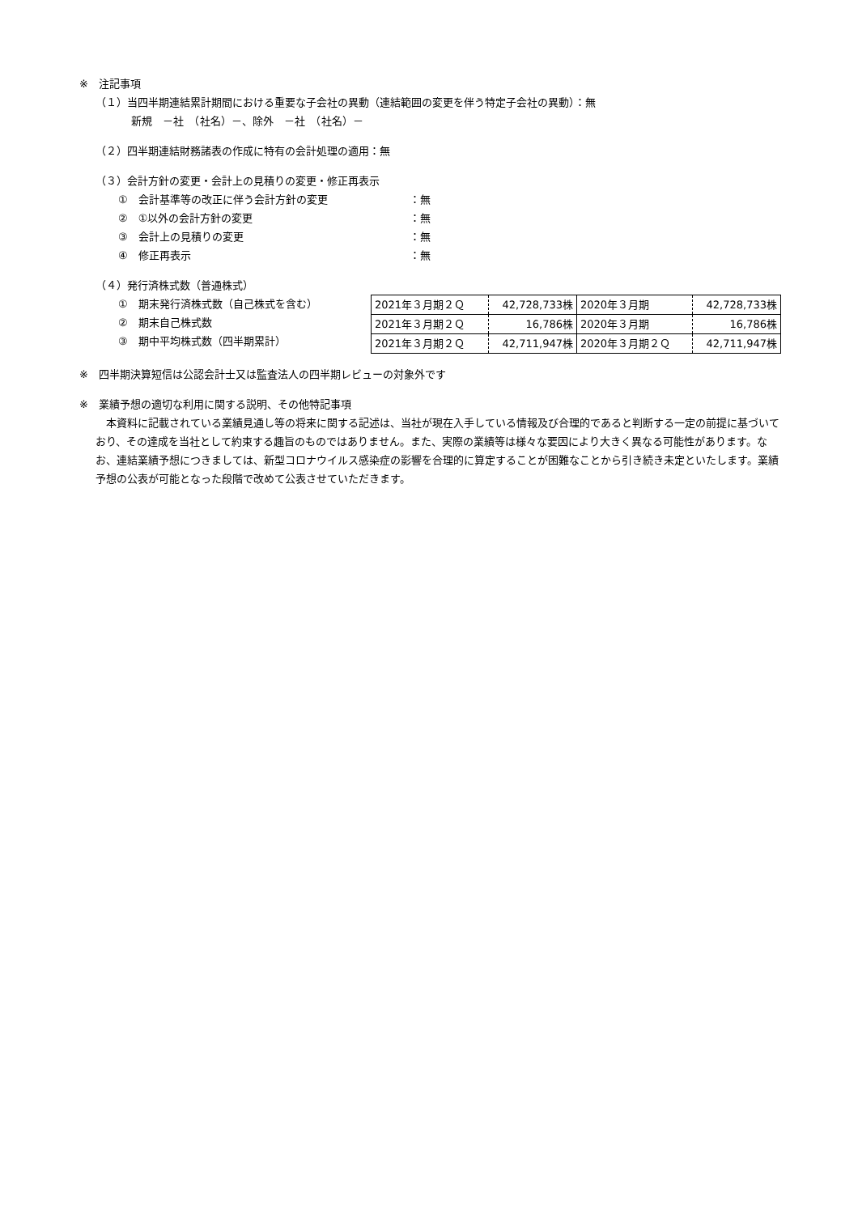※　注記事項
（１）当四半期連結累計期間における重要な子会社の異動（連結範囲の変更を伴う特定子会社の異動）：無
新規　－社　（社名）－、除外　－社　（社名）－
（２）四半期連結財務諸表の作成に特有の会計処理の適用：無
（３）会計方針の変更・会計上の見積りの変更・修正再表示
①　会計基準等の改正に伴う会計方針の変更 ：無
②　①以外の会計方針の変更 ：無
③　会計上の見積りの変更 ：無
④　修正再表示 ：無
（４）発行済株式数（普通株式）
①　期末発行済株式数（自己株式を含む）
②　期末自己株式数
③　期中平均株式数（四半期累計）
| 2021年３月期２Ｑ | 42,728,733株 | 2020年３月期 | 42,728,733株 |
| 2021年３月期２Ｑ | 16,786株 | 2020年３月期 | 16,786株 |
| 2021年３月期２Ｑ | 42,711,947株 | 2020年３月期２Ｑ | 42,711,947株 |
※　四半期決算短信は公認会計士又は監査法人の四半期レビューの対象外です
※　業績予想の適切な利用に関する説明、その他特記事項
　本資料に記載されている業績見通し等の将来に関する記述は、当社が現在入手している情報及び合理的であると判断する一定の前提に基づいており、その達成を当社として約束する趣旨のものではありません。また、実際の業績等は様々な要因により大きく異なる可能性があります。なお、連結業績予想につきましては、新型コロナウイルス感染症の影響を合理的に算定することが困難なことから引き続き未定といたします。業績予想の公表が可能となった段階で改めて公表させていただきます。